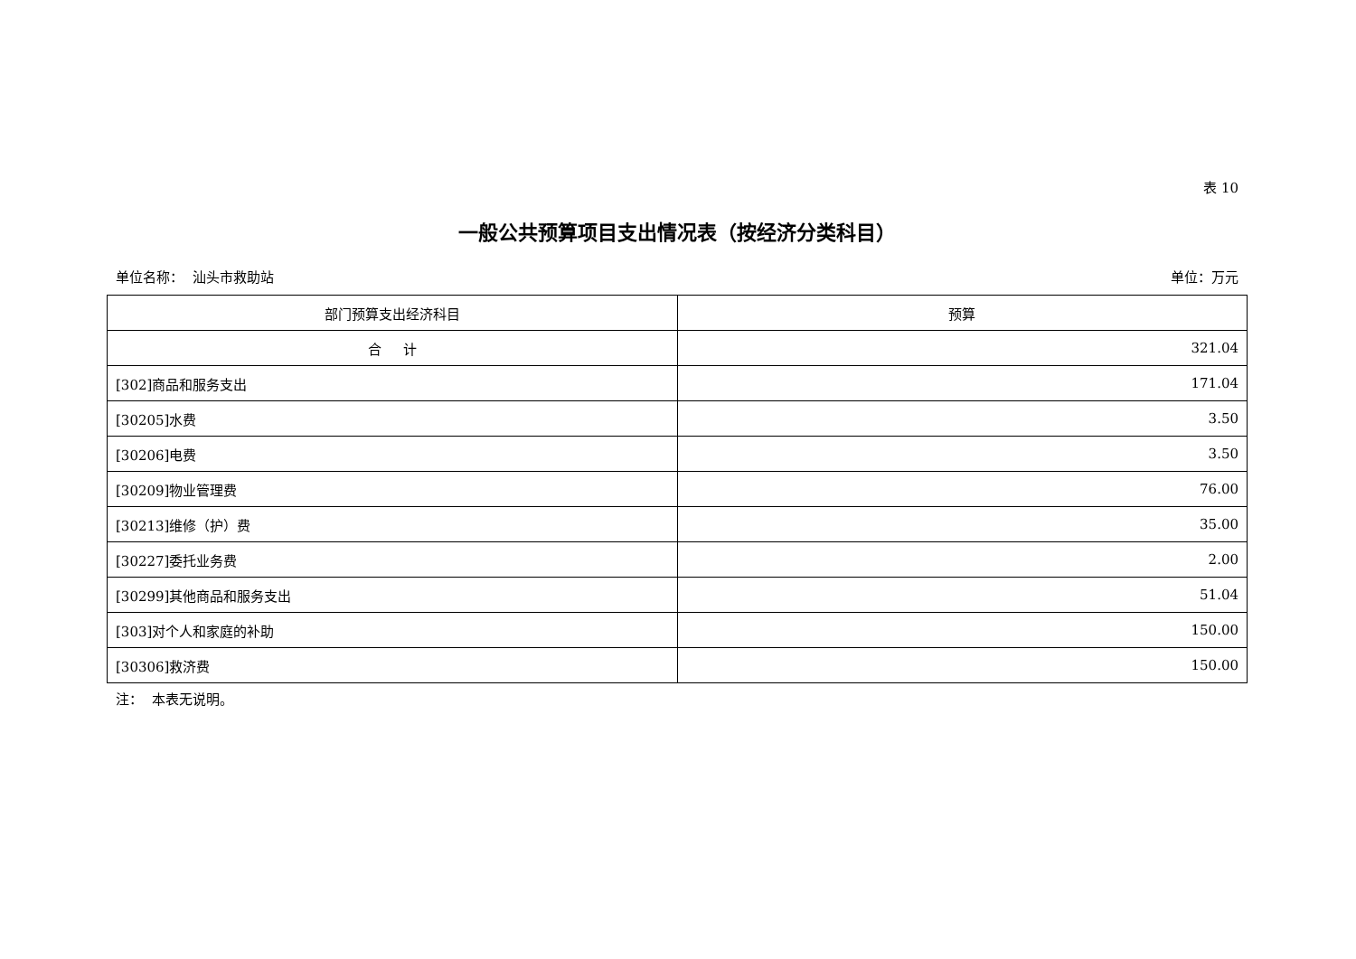表 10
一般公共预算项目支出情况表（按经济分类科目）
单位名称： 汕头市救助站 单位：万元
| 部门预算支出经济科目 | 预算 |
| --- | --- |
| 合 计 | 321.04 |
| [302]商品和服务支出 | 171.04 |
| [30205]水费 | 3.50 |
| [30206]电费 | 3.50 |
| [30209]物业管理费 | 76.00 |
| [30213]维修（护）费 | 35.00 |
| [30227]委托业务费 | 2.00 |
| [30299]其他商品和服务支出 | 51.04 |
| [303]对个人和家庭的补助 | 150.00 |
| [30306]救济费 | 150.00 |
注： 本表无说明。